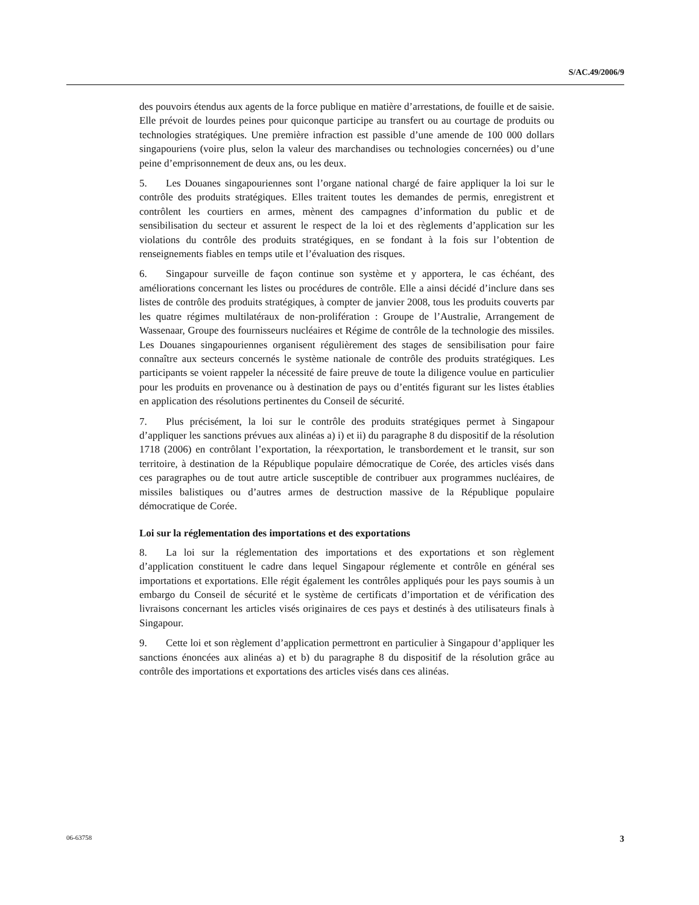S/AC.49/2006/9
des pouvoirs étendus aux agents de la force publique en matière d’arrestations, de fouille et de saisie. Elle prévoit de lourdes peines pour quiconque participe au transfert ou au courtage de produits ou technologies stratégiques. Une première infraction est passible d’une amende de 100 000 dollars singapouriens (voire plus, selon la valeur des marchandises ou technologies concernées) ou d’une peine d’emprisonnement de deux ans, ou les deux.
5. Les Douanes singapouriennes sont l’organe national chargé de faire appliquer la loi sur le contrôle des produits stratégiques. Elles traitent toutes les demandes de permis, enregistrent et contrôlent les courtiers en armes, mènent des campagnes d’information du public et de sensibilisation du secteur et assurent le respect de la loi et des règlements d’application sur les violations du contrôle des produits stratégiques, en se fondant à la fois sur l’obtention de renseignements fiables en temps utile et l’évaluation des risques.
6. Singapour surveille de façon continue son système et y apportera, le cas échéant, des améliorations concernant les listes ou procédures de contrôle. Elle a ainsi décidé d’inclure dans ses listes de contrôle des produits stratégiques, à compter de janvier 2008, tous les produits couverts par les quatre régimes multilatéraux de non-prolifération : Groupe de l’Australie, Arrangement de Wassenaar, Groupe des fournisseurs nucléaires et Régime de contrôle de la technologie des missiles. Les Douanes singapouriennes organisent régulièrement des stages de sensibilisation pour faire connaître aux secteurs concernés le système nationale de contrôle des produits stratégiques. Les participants se voient rappeler la nécessité de faire preuve de toute la diligence voulue en particulier pour les produits en provenance ou à destination de pays ou d’entités figurant sur les listes établies en application des résolutions pertinentes du Conseil de sécurité.
7. Plus précisément, la loi sur le contrôle des produits stratégiques permet à Singapour d’appliquer les sanctions prévues aux alinéas a) i) et ii) du paragraphe 8 du dispositif de la résolution 1718 (2006) en contrôlant l’exportation, la réexportation, le transbordement et le transit, sur son territoire, à destination de la République populaire démocratique de Corée, des articles visés dans ces paragraphes ou de tout autre article susceptible de contribuer aux programmes nucléaires, de missiles balistiques ou d’autres armes de destruction massive de la République populaire démocratique de Corée.
Loi sur la réglementation des importations et des exportations
8. La loi sur la réglementation des importations et des exportations et son règlement d’application constituent le cadre dans lequel Singapour réglemente et contrôle en général ses importations et exportations. Elle régit également les contrôles appliqués pour les pays soumis à un embargo du Conseil de sécurité et le système de certificats d’importation et de vérification des livraisons concernant les articles visés originaires de ces pays et destinés à des utilisateurs finals à Singapour.
9. Cette loi et son règlement d’application permettront en particulier à Singapour d’appliquer les sanctions énoncées aux alinéas a) et b) du paragraphe 8 du dispositif de la résolution grâce au contrôle des importations et exportations des articles visés dans ces alinéas.
06-63758 3